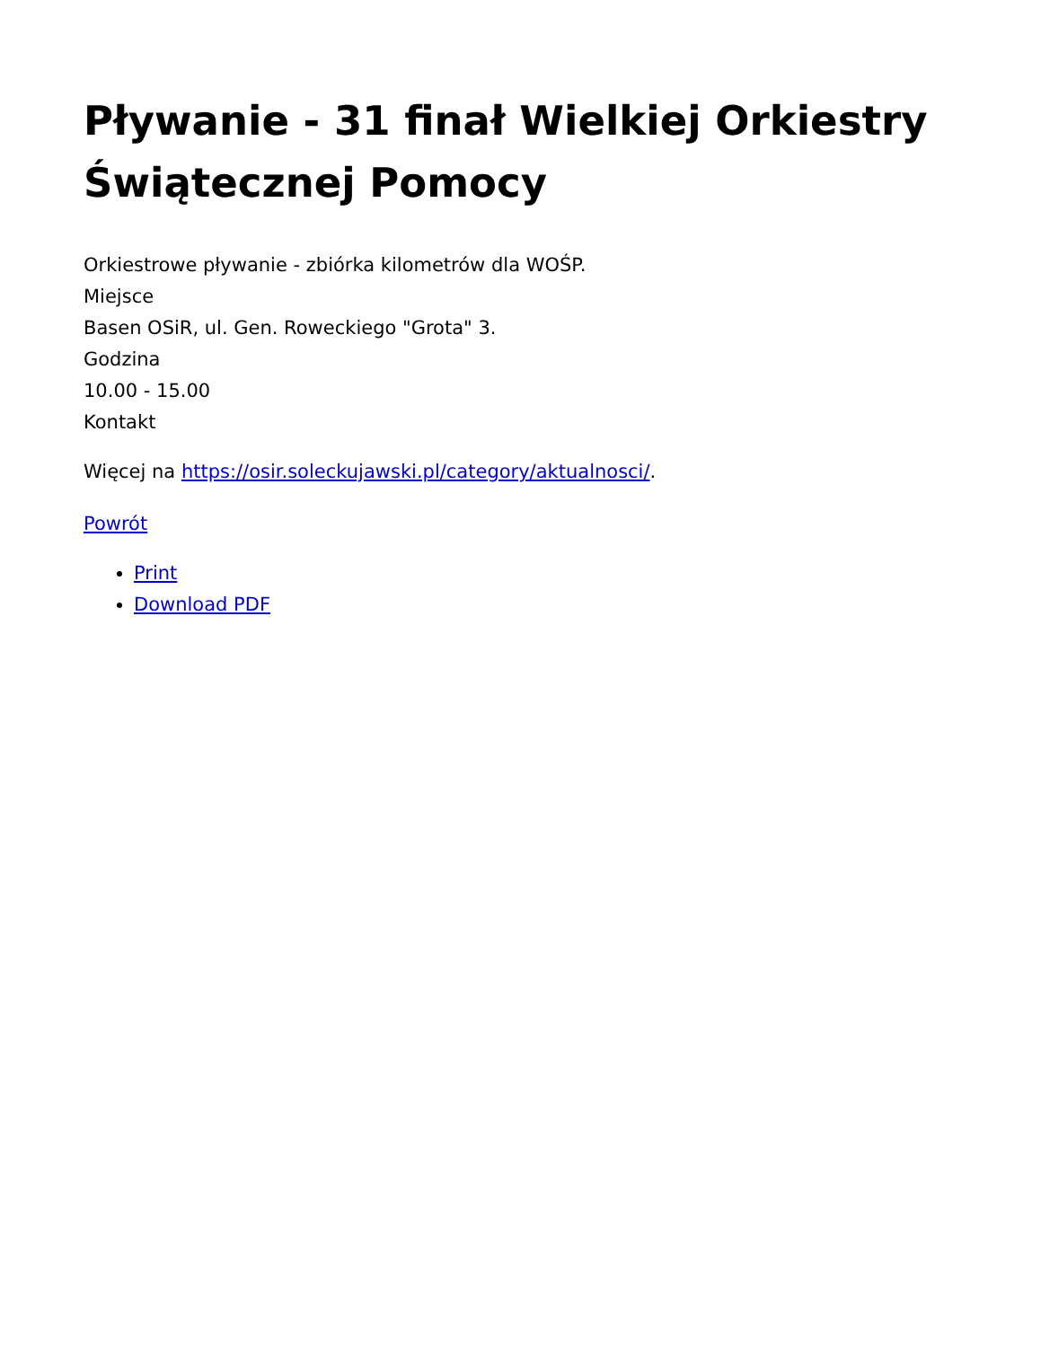Pływanie - 31 finał Wielkiej Orkiestry Świątecznej Pomocy
Orkiestrowe pływanie - zbiórka kilometrów dla WOŚP.
Miejsce
Basen OSiR, ul. Gen. Roweckiego "Grota" 3.
Godzina
10.00 - 15.00
Kontakt
Więcej na https://osir.soleckujawski.pl/category/aktualnosci/.
Powrót
Print
Download PDF